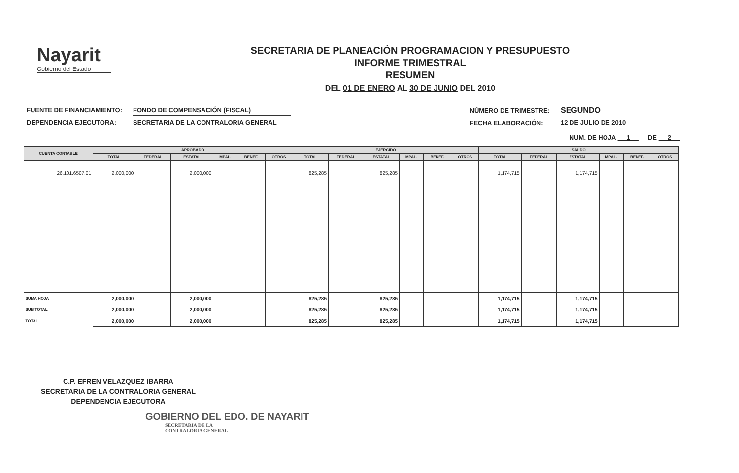Nayarit
Gobierno del Estado
SECRETARIA DE PLANEACIÓN PROGRAMACION Y PRESUPUESTO
INFORME TRIMESTRAL
RESUMEN
DEL 01 DE ENERO AL 30 DE JUNIO DEL 2010
| FUENTE DE FINANCIAMIENTO: | FONDO DE COMPENSACIÓN (FISCAL) |
| DEPENDENCIA EJECUTORA: | SECRETARIA DE LA CONTRALORIA GENERAL |
| NÚMERO DE TRIMESTRE: | SEGUNDO |
| FECHA ELABORACIÓN: | 12 DE JULIO DE 2010 |
NUM. DE HOJA 1 DE 2
| CUENTA CONTABLE | APROBADO | | | | | | EJERCIDO | | | | | | SALDO | | | | | |
| --- | --- | --- | --- | --- | --- | --- | --- | --- | --- | --- | --- | --- | --- | --- | --- | --- | --- | --- |
| | TOTAL | FEDERAL | ESTATAL | MPAL. | BENEF. | OTROS | TOTAL | FEDERAL | ESTATAL | MPAL. | BENEF. | OTROS | TOTAL | FEDERAL | ESTATAL | MPAL. | BENEF. | OTROS |
| 26.101.6507.01 | 2,000,000 | | 2,000,000 | | | | 825,285 | | 825,285 | | | | 1,174,715 | | 1,174,715 | | | |
| SUMA HOJA | 2,000,000 | | 2,000,000 | | | | 825,285 | | 825,285 | | | | 1,174,715 | | 1,174,715 | | | |
| SUB TOTAL | 2,000,000 | | 2,000,000 | | | | 825,285 | | 825,285 | | | | 1,174,715 | | 1,174,715 | | | |
| TOTAL | 2,000,000 | | 2,000,000 | | | | 825,285 | | 825,285 | | | | 1,174,715 | | 1,174,715 | | | |
C.P. EFREN VELAZQUEZ IBARRA
SECRETARIA DE LA CONTRALORIA GENERAL
DEPENDENCIA EJECUTORA
GOBIERNO DEL EDO. DE NAYARIT
SECRETARIA DE LA
CONTRALORIA GENERAL